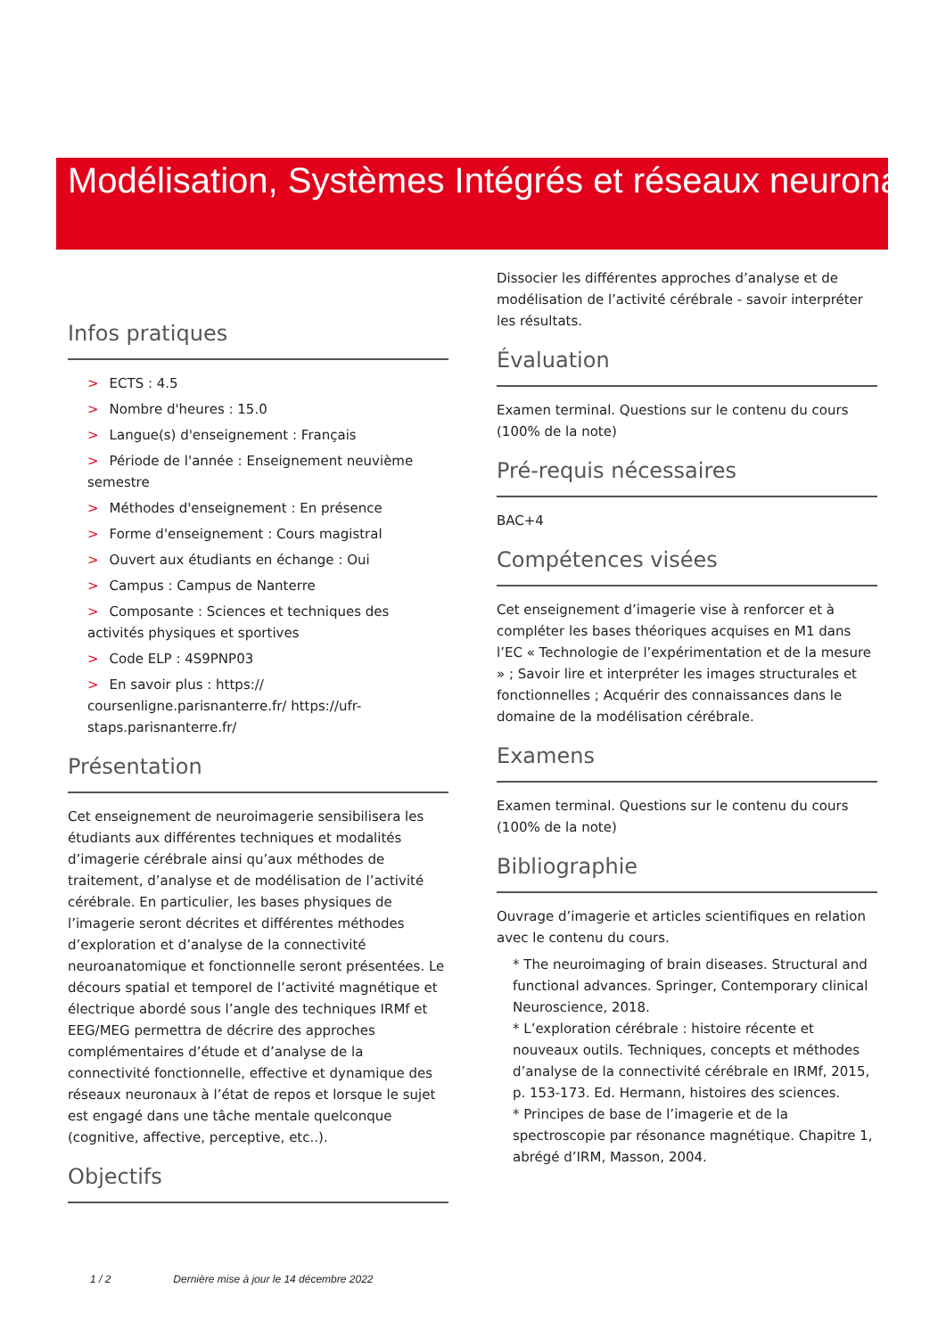Modélisation, Systèmes Intégrés et réseaux neuronaux
Infos pratiques
> ECTS : 4.5
> Nombre d'heures : 15.0
> Langue(s) d'enseignement : Français
> Période de l'année : Enseignement neuvième semestre
> Méthodes d'enseignement : En présence
> Forme d'enseignement : Cours magistral
> Ouvert aux étudiants en échange : Oui
> Campus : Campus de Nanterre
> Composante : Sciences et techniques des activités physiques et sportives
> Code ELP : 4S9PNP03
> En savoir plus : https:// coursenligne.parisnanterre.fr/ https://ufr-staps.parisnanterre.fr/
Présentation
Cet enseignement de neuroimagerie sensibilisera les étudiants aux différentes techniques et modalités d’imagerie cérébrale ainsi qu’aux méthodes de traitement, d’analyse et de modélisation de l’activité cérébrale. En particulier, les bases physiques de l’imagerie seront décrites et différentes méthodes d’exploration et d’analyse de la connectivité neuroanatomique et fonctionnelle seront présentées. Le décours spatial et temporel de l’activité magnétique et électrique abordé sous l’angle des techniques IRMf et EEG/MEG permettra de décrire des approches complémentaires d’étude et d’analyse de la connectivité fonctionnelle, effective et dynamique des réseaux neuronaux à l’état de repos et lorsque le sujet est engagé dans une tâche mentale quelconque (cognitive, affective, perceptive, etc..).
Objectifs
Dissocier les différentes approches d’analyse et de modélisation de l’activité cérébrale - savoir interpréter les résultats.
Évaluation
Examen terminal. Questions sur le contenu du cours (100% de la note)
Pré-requis nécessaires
BAC+4
Compétences visées
Cet enseignement d’imagerie vise à renforcer et à compléter les bases théoriques acquises en M1 dans l’EC « Technologie de l’expérimentation et de la mesure » ; Savoir lire et interpréter les images structurales et fonctionnelles ; Acquérir des connaissances dans le domaine de la modélisation cérébrale.
Examens
Examen terminal. Questions sur le contenu du cours (100% de la note)
Bibliographie
Ouvrage d’imagerie et articles scientifiques en relation avec le contenu du cours.
* The neuroimaging of brain diseases. Structural and functional advances. Springer, Contemporary clinical Neuroscience, 2018.
* L’exploration cérébrale : histoire récente et nouveaux outils. Techniques, concepts et méthodes d’analyse de la connectivité cérébrale en IRMf, 2015, p. 153-173. Ed. Hermann, histoires des sciences.
* Principes de base de l’imagerie et de la spectroscopie par résonance magnétique. Chapitre 1, abrégé d’IRM, Masson, 2004.
1 / 2 Dernière mise à jour le 14 décembre 2022